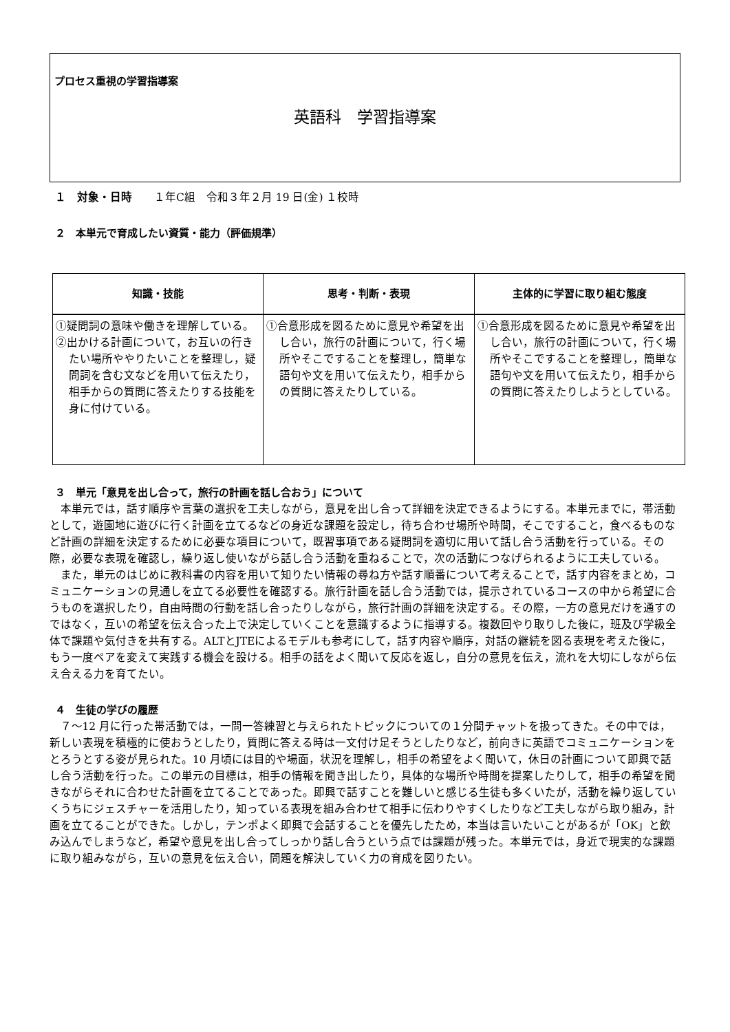プロセス重視の学習指導案
英語科　学習指導案
１　対象・日時　　１年C組　令和３年２月 19 日(金) １校時
２　本単元で育成したい資質・能力（評価規準）
| 知識・技能 | 思考・判断・表現 | 主体的に学習に取り組む態度 |
| --- | --- | --- |
| ①疑問詞の意味や働きを理解している。 ②出かける計画について，お互いの行きたい場所ややりたいことを整理し，疑問詞を含む文などを用いて伝えたり，相手からの質問に答えたりする技能を身に付けている。 | ①合意形成を図るために意見や希望を出し合い，旅行の計画について，行く場所やそこですることを整理し，簡単な語句や文を用いて伝えたり，相手からの質問に答えたりしている。 | ①合意形成を図るために意見や希望を出し合い，旅行の計画について，行く場所やそこですることを整理し，簡単な語句や文を用いて伝えたり，相手からの質問に答えたりしようとしている。 |
３　単元「意見を出し合って，旅行の計画を話し合おう」について
本単元では，話す順序や言葉の選択を工夫しながら，意見を出し合って詳細を決定できるようにする。本単元までに，帯活動として，遊園地に遊びに行く計画を立てるなどの身近な課題を設定し，待ち合わせ場所や時間，そこですること，食べるものなど計画の詳細を決定するために必要な項目について，既習事項である疑問詞を適切に用いて話し合う活動を行っている。その際，必要な表現を確認し，繰り返し使いながら話し合う活動を重ねることで，次の活動につなげられるように工夫している。
また，単元のはじめに教科書の内容を用いて知りたい情報の尋ね方や話す順番について考えることで，話す内容をまとめ，コミュニケーションの見通しを立てる必要性を確認する。旅行計画を話し合う活動では，提示されているコースの中から希望に合うものを選択したり，自由時間の行動を話し合ったりしながら，旅行計画の詳細を決定する。その際，一方の意見だけを通すのではなく，互いの希望を伝え合った上で決定していくことを意識するように指導する。複数回やり取りした後に，班及び学級全体で課題や気付きを共有する。ALTとJTEによるモデルも参考にして，話す内容や順序，対話の継続を図る表現を考えた後に，もう一度ペアを変えて実践する機会を設ける。相手の話をよく聞いて反応を返し，自分の意見を伝え，流れを大切にしながら伝え合える力を育てたい。
４　生徒の学びの履歴
７～12 月に行った帯活動では，一問一答練習と与えられたトピックについての１分間チャットを扱ってきた。その中では，新しい表現を積極的に使おうとしたり，質問に答える時は一文付け足そうとしたりなど，前向きに英語でコミュニケーションをとろうとする姿が見られた。10 月頃には目的や場面，状況を理解し，相手の希望をよく聞いて，休日の計画について即興で話し合う活動を行った。この単元の目標は，相手の情報を聞き出したり，具体的な場所や時間を提案したりして，相手の希望を聞きながらそれに合わせた計画を立てることであった。即興で話すことを難しいと感じる生徒も多くいたが，活動を繰り返していくうちにジェスチャーを活用したり，知っている表現を組み合わせて相手に伝わりやすくしたりなど工夫しながら取り組み，計画を立てることができた。しかし，テンポよく即興で会話することを優先したため，本当は言いたいことがあるが「OK」と飲み込んでしまうなど，希望や意見を出し合ってしっかり話し合うという点では課題が残った。本単元では，身近で現実的な課題に取り組みながら，互いの意見を伝え合い，問題を解決していく力の育成を図りたい。